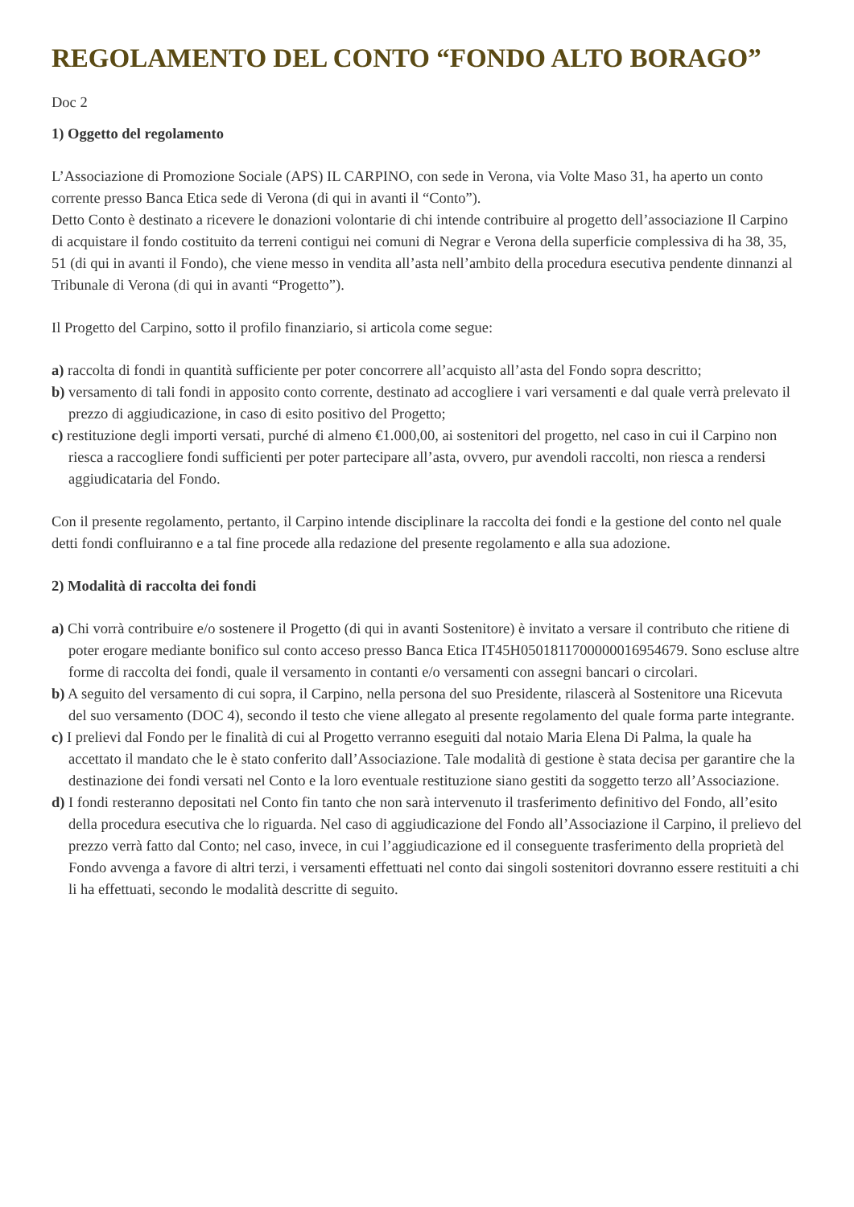REGOLAMENTO DEL CONTO “FONDO ALTO BORAGO”
Doc 2
1) Oggetto del regolamento
L’Associazione di Promozione Sociale (APS) IL CARPINO, con sede in Verona, via Volte Maso 31, ha aperto un conto corrente presso Banca Etica sede di Verona (di qui in avanti il “Conto”).
Detto Conto è destinato a ricevere le donazioni volontarie di chi intende contribuire al progetto dell’associazione Il Carpino di acquistare il fondo costituito da terreni contigui nei comuni di Negrar e Verona della superficie complessiva di ha 38, 35, 51 (di qui in avanti il Fondo), che viene messo in vendita all’asta nell’ambito della procedura esecutiva pendente dinnanzi al Tribunale di Verona (di qui in avanti “Progetto”).
Il Progetto del Carpino, sotto il profilo finanziario, si articola come segue:
a) raccolta di fondi in quantità sufficiente per poter concorrere all’acquisto all’asta del Fondo sopra descritto;
b) versamento di tali fondi in apposito conto corrente, destinato ad accogliere i vari versamenti e dal quale verrà prelevato il prezzo di aggiudicazione, in caso di esito positivo del Progetto;
c) restituzione degli importi versati, purché di almeno €1.000,00, ai sostenitori del progetto, nel caso in cui il Carpino non riesca a raccogliere fondi sufficienti per poter partecipare all’asta, ovvero, pur avendoli raccolti, non riesca a rendersi aggiudicataria del Fondo.
Con il presente regolamento, pertanto, il Carpino intende disciplinare la raccolta dei fondi e la gestione del conto nel quale detti fondi confluiranno e a tal fine procede alla redazione del presente regolamento e alla sua adozione.
2) Modalità di raccolta dei fondi
a) Chi vorrà contribuire e/o sostenere il Progetto (di qui in avanti Sostenitore) è invitato a versare il contributo che ritiene di poter erogare mediante bonifico sul conto acceso presso Banca Etica IT45H0501811700000016954679. Sono escluse altre forme di raccolta dei fondi, quale il versamento in contanti e/o versamenti con assegni bancari o circolari.
b) A seguito del versamento di cui sopra, il Carpino, nella persona del suo Presidente, rilascerà al Sostenitore una Ricevuta del suo versamento (DOC 4), secondo il testo che viene allegato al presente regolamento del quale forma parte integrante.
c) I prelievi dal Fondo per le finalità di cui al Progetto verranno eseguiti dal notaio Maria Elena Di Palma, la quale ha accettato il mandato che le è stato conferito dall’Associazione. Tale modalità di gestione è stata decisa per garantire che la destinazione dei fondi versati nel Conto e la loro eventuale restituzione siano gestiti da soggetto terzo all’Associazione.
d) I fondi resteranno depositati nel Conto fin tanto che non sarà intervenuto il trasferimento definitivo del Fondo, all’esito della procedura esecutiva che lo riguarda. Nel caso di aggiudicazione del Fondo all’Associazione il Carpino, il prelievo del prezzo verrà fatto dal Conto; nel caso, invece, in cui l’aggiudicazione ed il conseguente trasferimento della proprietà del Fondo avvenga a favore di altri terzi, i versamenti effettuati nel conto dai singoli sostenitori dovranno essere restituiti a chi li ha effettuati, secondo le modalità descritte di seguito.